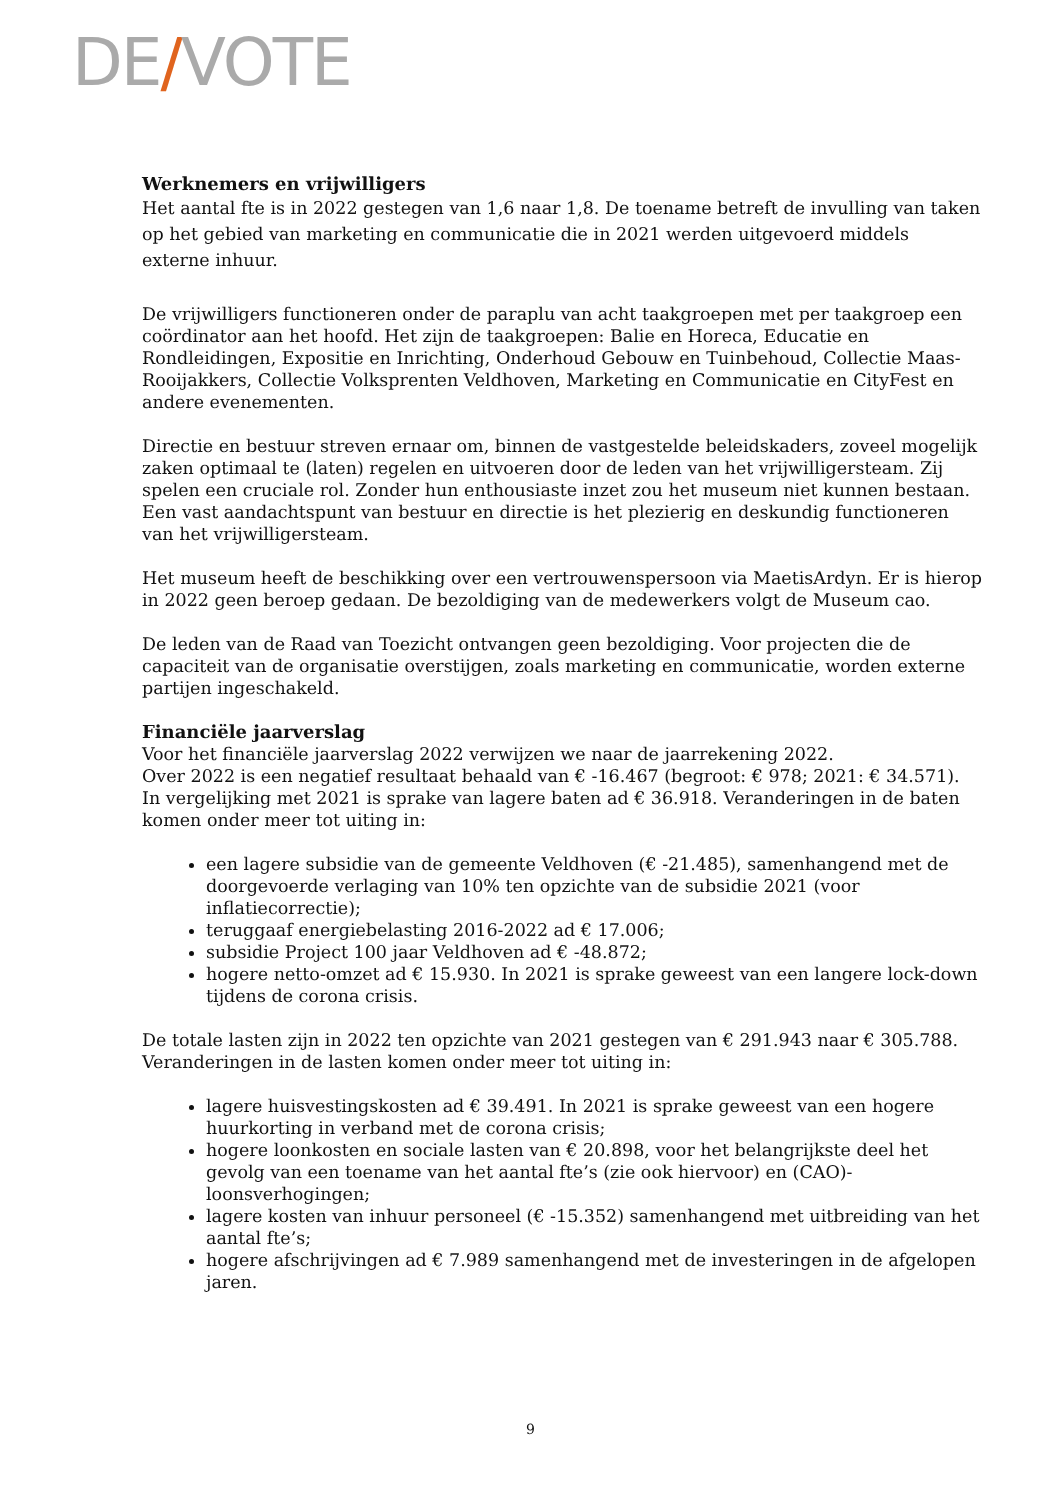DE/VOTE
Werknemers en vrijwilligers
Het aantal fte is in 2022 gestegen van 1,6 naar 1,8. De toename betreft de invulling van taken op het gebied van marketing en communicatie die in 2021 werden uitgevoerd middels externe inhuur.
De vrijwilligers functioneren onder de paraplu van acht taakgroepen met per taakgroep een coördinator aan het hoofd. Het zijn de taakgroepen: Balie en Horeca, Educatie en Rondleidingen, Expositie en Inrichting, Onderhoud Gebouw en Tuinbehoud, Collectie Maas-Rooijakkers, Collectie Volksprenten Veldhoven, Marketing en Communicatie en CityFest en andere evenementen.
Directie en bestuur streven ernaar om, binnen de vastgestelde beleidskaders, zoveel mogelijk zaken optimaal te (laten) regelen en uitvoeren door de leden van het vrijwilligersteam. Zij spelen een cruciale rol. Zonder hun enthousiaste inzet zou het museum niet kunnen bestaan. Een vast aandachtspunt van bestuur en directie is het plezierig en deskundig functioneren van het vrijwilligersteam.
Het museum heeft de beschikking over een vertrouwenspersoon via MaetisArdyn. Er is hierop in 2022 geen beroep gedaan. De bezoldiging van de medewerkers volgt de Museum cao.
De leden van de Raad van Toezicht ontvangen geen bezoldiging. Voor projecten die de capaciteit van de organisatie overstijgen, zoals marketing en communicatie, worden externe partijen ingeschakeld.
Financiële jaarverslag
Voor het financiële jaarverslag 2022 verwijzen we naar de jaarrekening 2022.
Over 2022 is een negatief resultaat behaald van € -16.467 (begroot: € 978; 2021: € 34.571). In vergelijking met 2021 is sprake van lagere baten ad € 36.918. Veranderingen in de baten komen onder meer tot uiting in:
een lagere subsidie van de gemeente Veldhoven (€ -21.485), samenhangend met de doorgevoerde verlaging van 10% ten opzichte van de subsidie 2021 (voor inflatiecorrectie);
teruggaaf energiebelasting 2016-2022 ad € 17.006;
subsidie Project 100 jaar Veldhoven ad € -48.872;
hogere netto-omzet ad € 15.930. In 2021 is sprake geweest van een langere lock-down tijdens de corona crisis.
De totale lasten zijn in 2022 ten opzichte van 2021 gestegen van € 291.943 naar € 305.788. Veranderingen in de lasten komen onder meer tot uiting in:
lagere huisvestingskosten ad € 39.491. In 2021 is sprake geweest van een hogere huurkorting in verband met de corona crisis;
hogere loonkosten en sociale lasten van € 20.898, voor het belangrijkste deel het gevolg van een toename van het aantal fte’s (zie ook hiervoor) en (CAO)-loonsverhogingen;
lagere kosten van inhuur personeel (€ -15.352) samenhangend met uitbreiding van het aantal fte’s;
hogere afschrijvingen ad € 7.989 samenhangend met de investeringen in de afgelopen jaren.
9